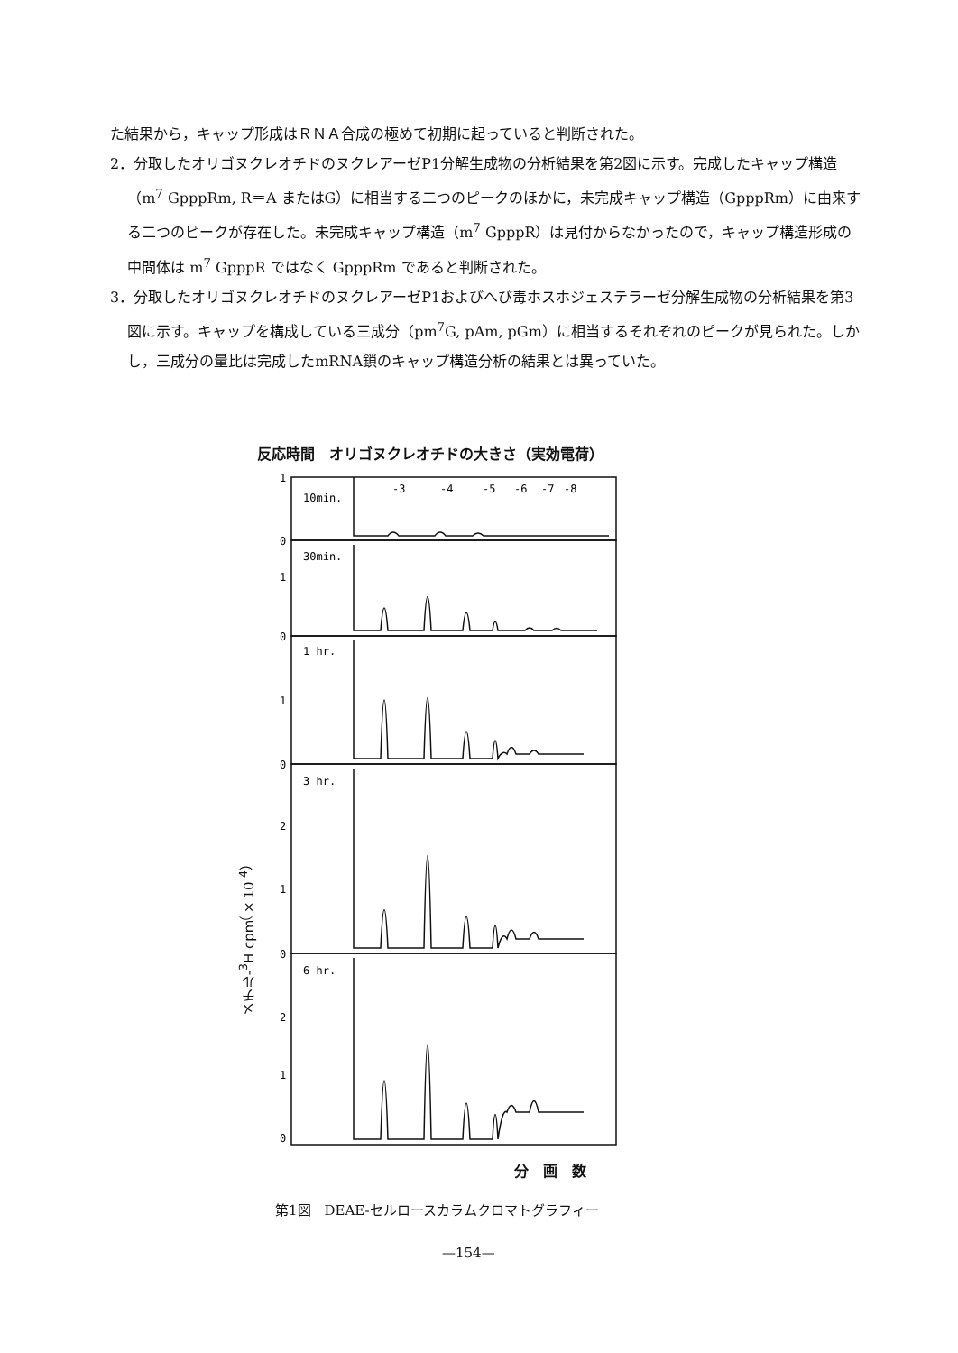た結果から，キャップ形成はＲＮＡ合成の極めて初期に起っていると判断された。
2．分取したオリゴヌクレオチドのヌクレアーゼP1分解生成物の分析結果を第2図に示す。完成したキャップ構造（m<sup>7</sup> GpppRm, R＝A またはG）に相当する二つのピークのほかに，未完成キャップ構造（GpppRm）に由来する二つのピークが存在した。未完成キャップ構造（m<sup>7</sup> GpppR）は見付からなかったので，キャップ構造形成の中間体は m<sup>7</sup> GpppR ではなく GpppRm であると判断された。
3．分取したオリゴヌクレオチドのヌクレアーゼP1およびへび毒ホスホジェステラーゼ分解生成物の分析結果を第3図に示す。キャップを構成している三成分（pm<sup>7</sup>G, pAm, pGm）に相当するそれぞれのピークが見られた。しかし，三成分の量比は完成したmRNA鎖のキャップ構造分析の結果とは異っていた。
反応時間　オリゴヌクレオチドの大きさ（実効電荷）
10min.
30min.
1 hr.
3 hr.
6 hr.
-3
-4
-5
-6
-7
-8
1
0
1
0
1
0
2
1
0
2
1
0
メチル-<sup>3</sup>H cpm（×10<sup>-4</sup>）
分　画　数
第1図　DEAE-セルロースカラムクロマトグラフィー
—154—